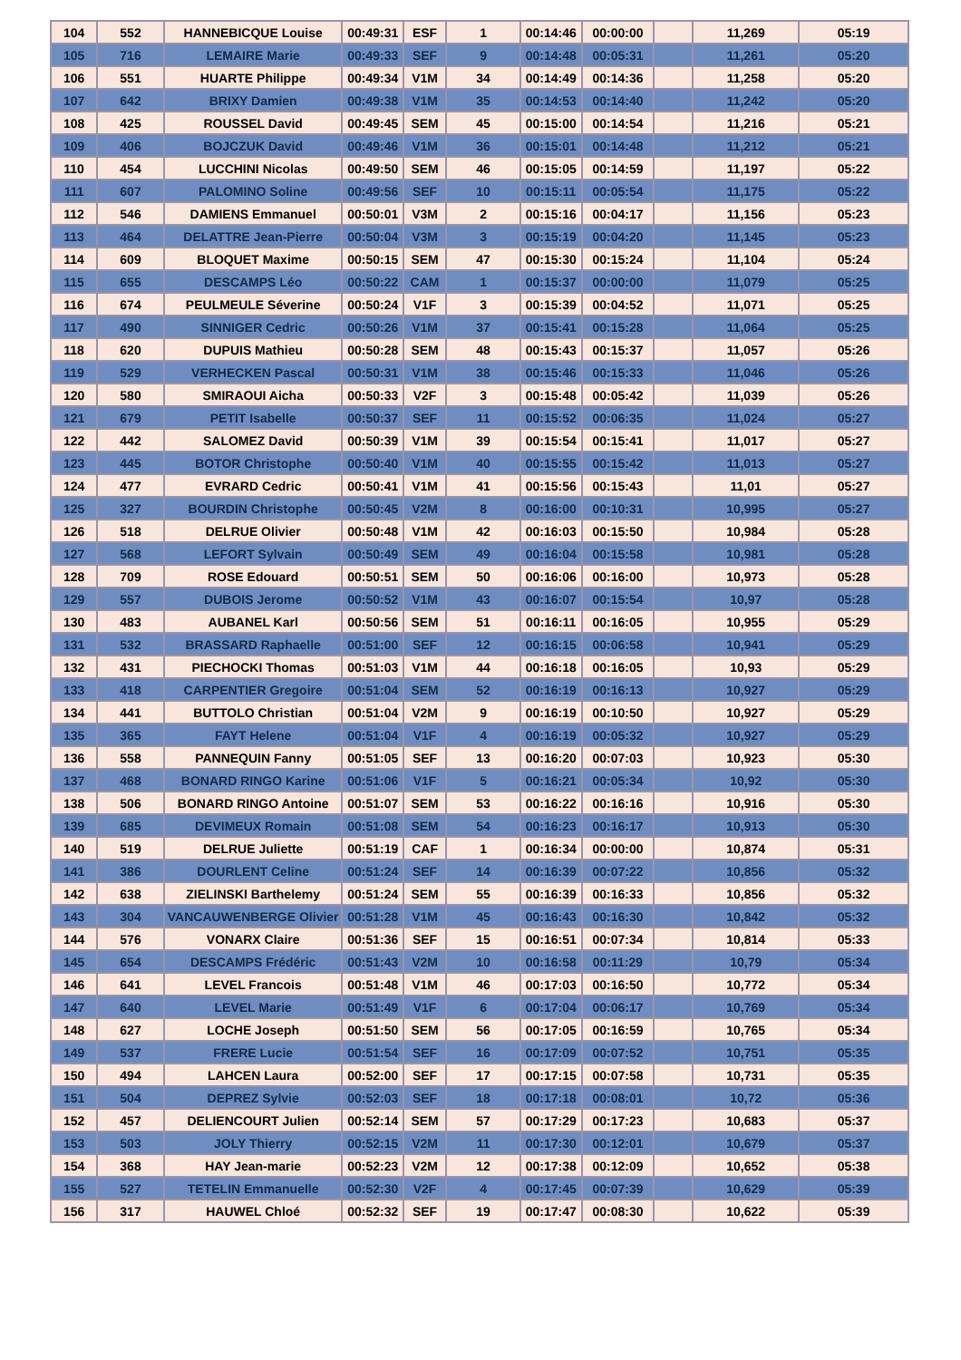| 104 | 552 | HANNEBICQUE Louise | 00:49:31 | ESF | 1 | 00:14:46 | 00:00:00 | | 11,269 | 05:19 |
| 105 | 716 | LEMAIRE Marie | 00:49:33 | SEF | 9 | 00:14:48 | 00:05:31 | | 11,261 | 05:20 |
| 106 | 551 | HUARTE Philippe | 00:49:34 | V1M | 34 | 00:14:49 | 00:14:36 | | 11,258 | 05:20 |
| 107 | 642 | BRIXY Damien | 00:49:38 | V1M | 35 | 00:14:53 | 00:14:40 | | 11,242 | 05:20 |
| 108 | 425 | ROUSSEL David | 00:49:45 | SEM | 45 | 00:15:00 | 00:14:54 | | 11,216 | 05:21 |
| 109 | 406 | BOJCZUK David | 00:49:46 | V1M | 36 | 00:15:01 | 00:14:48 | | 11,212 | 05:21 |
| 110 | 454 | LUCCHINI Nicolas | 00:49:50 | SEM | 46 | 00:15:05 | 00:14:59 | | 11,197 | 05:22 |
| 111 | 607 | PALOMINO Soline | 00:49:56 | SEF | 10 | 00:15:11 | 00:05:54 | | 11,175 | 05:22 |
| 112 | 546 | DAMIENS Emmanuel | 00:50:01 | V3M | 2 | 00:15:16 | 00:04:17 | | 11,156 | 05:23 |
| 113 | 464 | DELATTRE Jean-Pierre | 00:50:04 | V3M | 3 | 00:15:19 | 00:04:20 | | 11,145 | 05:23 |
| 114 | 609 | BLOQUET Maxime | 00:50:15 | SEM | 47 | 00:15:30 | 00:15:24 | | 11,104 | 05:24 |
| 115 | 655 | DESCAMPS Léo | 00:50:22 | CAM | 1 | 00:15:37 | 00:00:00 | | 11,079 | 05:25 |
| 116 | 674 | PEULMEULE Séverine | 00:50:24 | V1F | 3 | 00:15:39 | 00:04:52 | | 11,071 | 05:25 |
| 117 | 490 | SINNIGER Cedric | 00:50:26 | V1M | 37 | 00:15:41 | 00:15:28 | | 11,064 | 05:25 |
| 118 | 620 | DUPUIS Mathieu | 00:50:28 | SEM | 48 | 00:15:43 | 00:15:37 | | 11,057 | 05:26 |
| 119 | 529 | VERHECKEN Pascal | 00:50:31 | V1M | 38 | 00:15:46 | 00:15:33 | | 11,046 | 05:26 |
| 120 | 580 | SMIRAOUI Aicha | 00:50:33 | V2F | 3 | 00:15:48 | 00:05:42 | | 11,039 | 05:26 |
| 121 | 679 | PETIT Isabelle | 00:50:37 | SEF | 11 | 00:15:52 | 00:06:35 | | 11,024 | 05:27 |
| 122 | 442 | SALOMEZ David | 00:50:39 | V1M | 39 | 00:15:54 | 00:15:41 | | 11,017 | 05:27 |
| 123 | 445 | BOTOR Christophe | 00:50:40 | V1M | 40 | 00:15:55 | 00:15:42 | | 11,013 | 05:27 |
| 124 | 477 | EVRARD Cedric | 00:50:41 | V1M | 41 | 00:15:56 | 00:15:43 | | 11,01 | 05:27 |
| 125 | 327 | BOURDIN Christophe | 00:50:45 | V2M | 8 | 00:16:00 | 00:10:31 | | 10,995 | 05:27 |
| 126 | 518 | DELRUE Olivier | 00:50:48 | V1M | 42 | 00:16:03 | 00:15:50 | | 10,984 | 05:28 |
| 127 | 568 | LEFORT Sylvain | 00:50:49 | SEM | 49 | 00:16:04 | 00:15:58 | | 10,981 | 05:28 |
| 128 | 709 | ROSE Edouard | 00:50:51 | SEM | 50 | 00:16:06 | 00:16:00 | | 10,973 | 05:28 |
| 129 | 557 | DUBOIS Jerome | 00:50:52 | V1M | 43 | 00:16:07 | 00:15:54 | | 10,97 | 05:28 |
| 130 | 483 | AUBANEL Karl | 00:50:56 | SEM | 51 | 00:16:11 | 00:16:05 | | 10,955 | 05:29 |
| 131 | 532 | BRASSARD Raphaelle | 00:51:00 | SEF | 12 | 00:16:15 | 00:06:58 | | 10,941 | 05:29 |
| 132 | 431 | PIECHOCKI Thomas | 00:51:03 | V1M | 44 | 00:16:18 | 00:16:05 | | 10,93 | 05:29 |
| 133 | 418 | CARPENTIER Gregoire | 00:51:04 | SEM | 52 | 00:16:19 | 00:16:13 | | 10,927 | 05:29 |
| 134 | 441 | BUTTOLO Christian | 00:51:04 | V2M | 9 | 00:16:19 | 00:10:50 | | 10,927 | 05:29 |
| 135 | 365 | FAYT Helene | 00:51:04 | V1F | 4 | 00:16:19 | 00:05:32 | | 10,927 | 05:29 |
| 136 | 558 | PANNEQUIN Fanny | 00:51:05 | SEF | 13 | 00:16:20 | 00:07:03 | | 10,923 | 05:30 |
| 137 | 468 | BONARD RINGO Karine | 00:51:06 | V1F | 5 | 00:16:21 | 00:05:34 | | 10,92 | 05:30 |
| 138 | 506 | BONARD RINGO Antoine | 00:51:07 | SEM | 53 | 00:16:22 | 00:16:16 | | 10,916 | 05:30 |
| 139 | 685 | DEVIMEUX Romain | 00:51:08 | SEM | 54 | 00:16:23 | 00:16:17 | | 10,913 | 05:30 |
| 140 | 519 | DELRUE Juliette | 00:51:19 | CAF | 1 | 00:16:34 | 00:00:00 | | 10,874 | 05:31 |
| 141 | 386 | DOURLENT Celine | 00:51:24 | SEF | 14 | 00:16:39 | 00:07:22 | | 10,856 | 05:32 |
| 142 | 638 | ZIELINSKI Barthelemy | 00:51:24 | SEM | 55 | 00:16:39 | 00:16:33 | | 10,856 | 05:32 |
| 143 | 304 | VANCAUWENBERGE Olivier | 00:51:28 | V1M | 45 | 00:16:43 | 00:16:30 | | 10,842 | 05:32 |
| 144 | 576 | VONARX Claire | 00:51:36 | SEF | 15 | 00:16:51 | 00:07:34 | | 10,814 | 05:33 |
| 145 | 654 | DESCAMPS Frédéric | 00:51:43 | V2M | 10 | 00:16:58 | 00:11:29 | | 10,79 | 05:34 |
| 146 | 641 | LEVEL Francois | 00:51:48 | V1M | 46 | 00:17:03 | 00:16:50 | | 10,772 | 05:34 |
| 147 | 640 | LEVEL Marie | 00:51:49 | V1F | 6 | 00:17:04 | 00:06:17 | | 10,769 | 05:34 |
| 148 | 627 | LOCHE Joseph | 00:51:50 | SEM | 56 | 00:17:05 | 00:16:59 | | 10,765 | 05:34 |
| 149 | 537 | FRERE Lucie | 00:51:54 | SEF | 16 | 00:17:09 | 00:07:52 | | 10,751 | 05:35 |
| 150 | 494 | LAHCEN Laura | 00:52:00 | SEF | 17 | 00:17:15 | 00:07:58 | | 10,731 | 05:35 |
| 151 | 504 | DEPREZ Sylvie | 00:52:03 | SEF | 18 | 00:17:18 | 00:08:01 | | 10,72 | 05:36 |
| 152 | 457 | DELIENCOURT Julien | 00:52:14 | SEM | 57 | 00:17:29 | 00:17:23 | | 10,683 | 05:37 |
| 153 | 503 | JOLY Thierry | 00:52:15 | V2M | 11 | 00:17:30 | 00:12:01 | | 10,679 | 05:37 |
| 154 | 368 | HAY Jean-marie | 00:52:23 | V2M | 12 | 00:17:38 | 00:12:09 | | 10,652 | 05:38 |
| 155 | 527 | TETELIN Emmanuelle | 00:52:30 | V2F | 4 | 00:17:45 | 00:07:39 | | 10,629 | 05:39 |
| 156 | 317 | HAUWEL Chloé | 00:52:32 | SEF | 19 | 00:17:47 | 00:08:30 | | 10,622 | 05:39 |